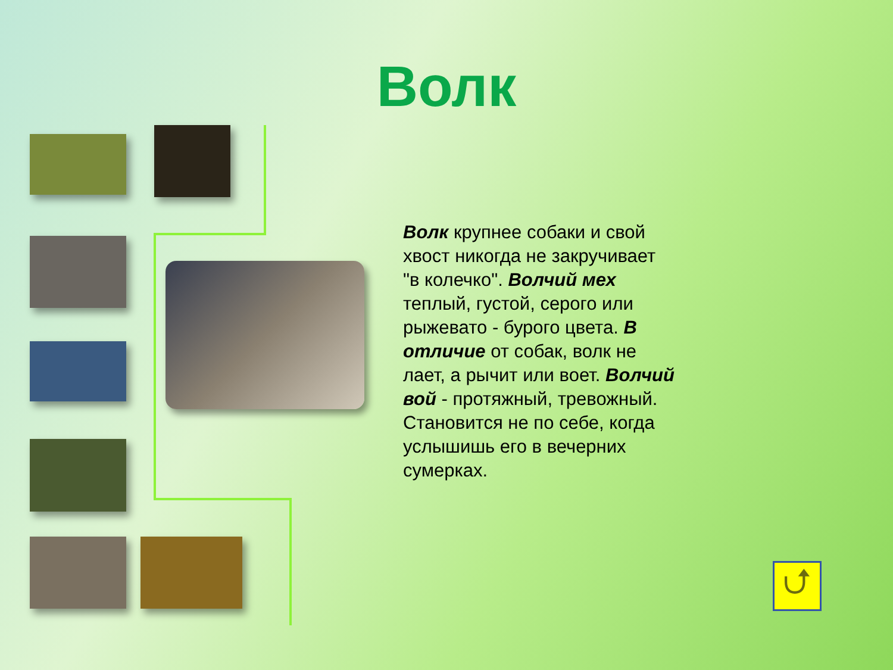Волк
Волк крупнее собаки и свой хвост никогда не закручивает "в колечко". Волчий мех теплый, густой, серого или рыжевато - бурого цвета. В отличие от собак, волк не лает, а рычит или воет. Волчий вой - протяжный, тревожный. Становится не по себе, когда услышишь его в вечерних сумерках.
⮍